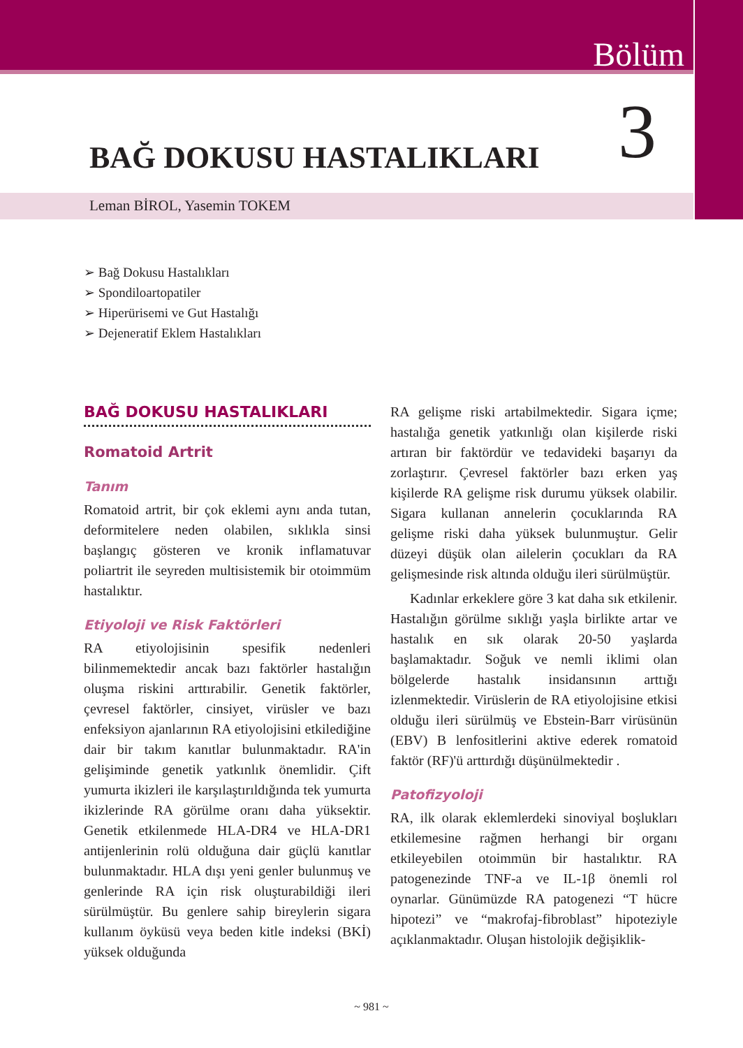Bölüm
3 BAĞ DOKUSU HASTALIKLARI
Leman BİROL, Yasemin TOKEM
➢ Bağ Dokusu Hastalıkları
➢ Spondiloartopatiler
➢ Hiperürisemi ve Gut Hastalığı
➢ Dejeneratif Eklem Hastalıkları
BAĞ DOKUSU HASTALIKLARI
Romatoid Artrit
Tanım
Romatoid artrit, bir çok eklemi aynı anda tutan, deformitelere neden olabilen, sıklıkla sinsi başlangıç gösteren ve kronik inflamatuvar poliartrit ile seyreden multisistemik bir otoimmüm hastalıktır.
Etiyoloji ve Risk Faktörleri
RA etiyolojisinin spesifik nedenleri bilinmemektedir ancak bazı faktörler hastalığın oluşma riskini arttırabilir. Genetik faktörler, çevresel faktörler, cinsiyet, virüsler ve bazı enfeksiyon ajanlarının RA etiyolojisini etkilediğine dair bir takım kanıtlar bulunmaktadır. RA'in gelişiminde genetik yatkınlık önemlidir. Çift yumurta ikizleri ile karşılaştırıldığında tek yumurta ikizlerinde RA görülme oranı daha yüksektir. Genetik etkilenmede HLA-DR4 ve HLA-DR1 antijenlerinin rolü olduğuna dair güçlü kanıtlar bulunmaktadır. HLA dışı yeni genler bulunmuş ve genlerinde RA için risk oluşturabildiği ileri sürülmüştür. Bu genlere sahip bireylerin sigara kullanım öyküsü veya beden kitle indeksi (BKİ) yüksek olduğunda
RA gelişme riski artabilmektedir. Sigara içme; hastalığa genetik yatkınlığı olan kişilerde riski artıran bir faktördür ve tedavideki başarıyı da zorlaştırır. Çevresel faktörler bazı erken yaş kişilerde RA gelişme risk durumu yüksek olabilir. Sigara kullanan annelerin çocuklarında RA gelişme riski daha yüksek bulunmuştur. Gelir düzeyi düşük olan ailelerin çocukları da RA gelişmesinde risk altında olduğu ileri sürülmüştür.
Kadınlar erkeklere göre 3 kat daha sık etkilenir. Hastalığın görülme sıklığı yaşla birlikte artar ve hastalık en sık olarak 20-50 yaşlarda başlamaktadır. Soğuk ve nemli iklimi olan bölgelerde hastalık insidansının arttığı izlenmektedir. Virüslerin de RA etiyolojisine etkisi olduğu ileri sürülmüş ve Ebstein-Barr virüsünün (EBV) B lenfositlerini aktive ederek romatoid faktör (RF)'ü arttırdığı düşünülmektedir .
Patofizyoloji
RA, ilk olarak eklemlerdeki sinoviyal boşlukları etkilemesine rağmen herhangi bir organı etkileyebilen otoimmün bir hastalıktır. RA patogenezinde TNF-a ve IL-1β önemli rol oynarlar. Günümüzde RA patogenezi “T hücre hipotezi” ve “makrofaj-fibroblast” hipoteziyle açıklanmaktadır. Oluşan histolojik değişiklik-
~ 981 ~